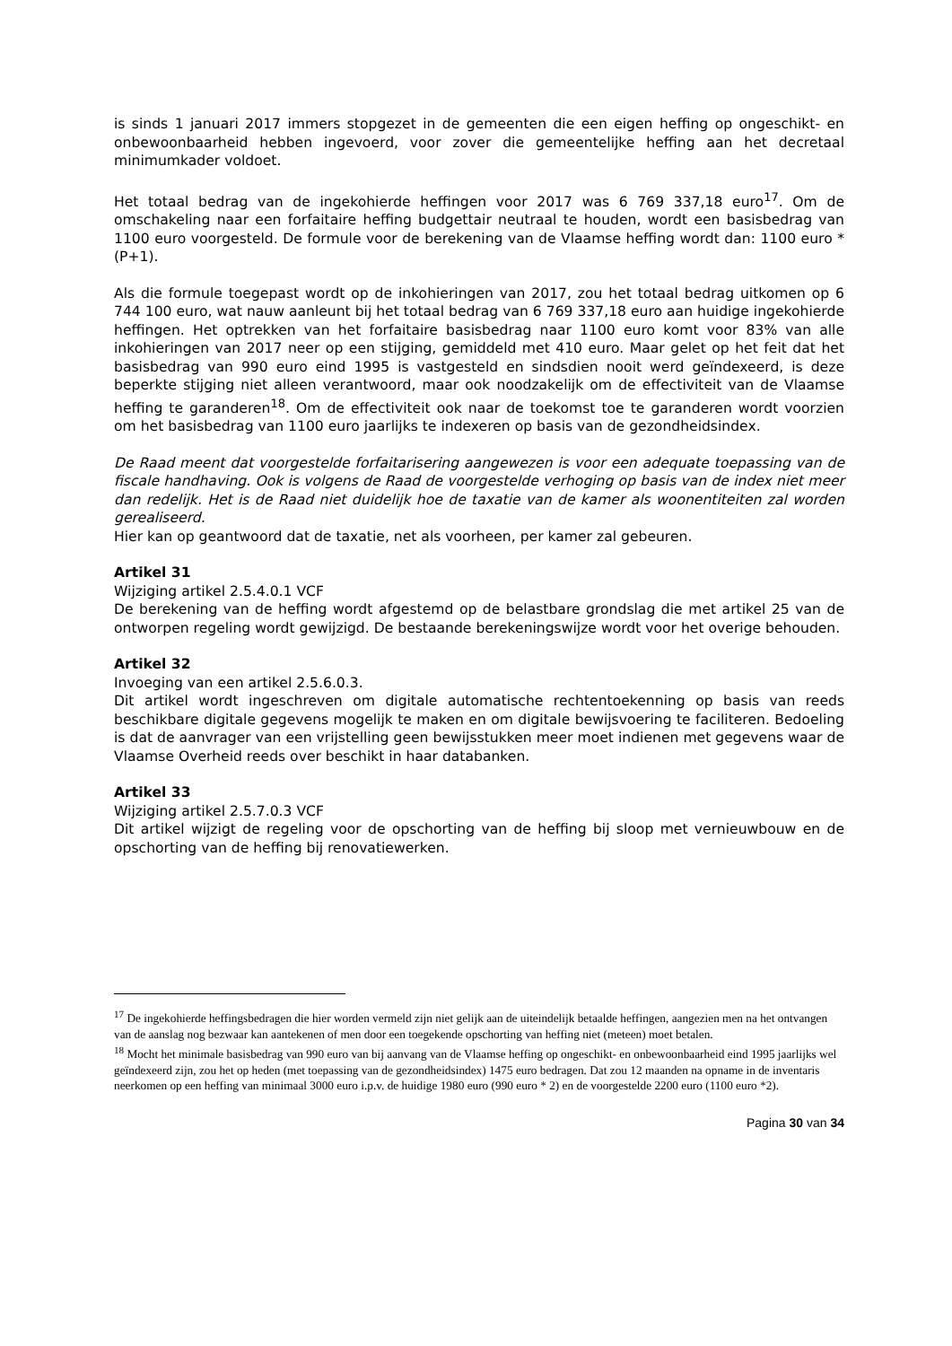is sinds 1 januari 2017 immers stopgezet in de gemeenten die een eigen heffing op ongeschikt- en onbewoonbaarheid hebben ingevoerd, voor zover die gemeentelijke heffing aan het decretaal minimumkader voldoet.
Het totaal bedrag van de ingekohierde heffingen voor 2017 was 6 769 337,18 euro<sup>17</sup>. Om de omschakeling naar een forfaitaire heffing budgettair neutraal te houden, wordt een basisbedrag van 1100 euro voorgesteld. De formule voor de berekening van de Vlaamse heffing wordt dan: 1100 euro * (P+1).
Als die formule toegepast wordt op de inkohieringen van 2017, zou het totaal bedrag uitkomen op 6 744 100 euro, wat nauw aanleunt bij het totaal bedrag van 6 769 337,18 euro aan huidige ingekohierde heffingen. Het optrekken van het forfaitaire basisbedrag naar 1100 euro komt voor 83% van alle inkohieringen van 2017 neer op een stijging, gemiddeld met 410 euro. Maar gelet op het feit dat het basisbedrag van 990 euro eind 1995 is vastgesteld en sindsdien nooit werd geïndexeerd, is deze beperkte stijging niet alleen verantwoord, maar ook noodzakelijk om de effectiviteit van de Vlaamse heffing te garanderen<sup>18</sup>. Om de effectiviteit ook naar de toekomst toe te garanderen wordt voorzien om het basisbedrag van 1100 euro jaarlijks te indexeren op basis van de gezondheidsindex.
De Raad meent dat voorgestelde forfaitarisering aangewezen is voor een adequate toepassing van de fiscale handhaving. Ook is volgens de Raad de voorgestelde verhoging op basis van de index niet meer dan redelijk. Het is de Raad niet duidelijk hoe de taxatie van de kamer als woonentiteiten zal worden gerealiseerd.
Hier kan op geantwoord dat de taxatie, net als voorheen, per kamer zal gebeuren.
Artikel 31
Wijziging artikel 2.5.4.0.1 VCF
De berekening van de heffing wordt afgestemd op de belastbare grondslag die met artikel 25 van de ontworpen regeling wordt gewijzigd. De bestaande berekeningswijze wordt voor het overige behouden.
Artikel 32
Invoeging van een artikel 2.5.6.0.3.
Dit artikel wordt ingeschreven om digitale automatische rechtentoekenning op basis van reeds beschikbare digitale gegevens mogelijk te maken en om digitale bewijsvoering te faciliteren. Bedoeling is dat de aanvrager van een vrijstelling geen bewijsstukken meer moet indienen met gegevens waar de Vlaamse Overheid reeds over beschikt in haar databanken.
Artikel 33
Wijziging artikel 2.5.7.0.3 VCF
Dit artikel wijzigt de regeling voor de opschorting van de heffing bij sloop met vernieuwbouw en de opschorting van de heffing bij renovatiewerken.
<sup>17</sup> De ingekohierde heffingsbedragen die hier worden vermeld zijn niet gelijk aan de uiteindelijk betaalde heffingen, aangezien men na het ontvangen van de aanslag nog bezwaar kan aantekenen of men door een toegekende opschorting van heffing niet (meteen) moet betalen.
<sup>18</sup> Mocht het minimale basisbedrag van 990 euro van bij aanvang van de Vlaamse heffing op ongeschikt- en onbewoonbaarheid eind 1995 jaarlijks wel geïndexeerd zijn, zou het op heden (met toepassing van de gezondheidsindex) 1475 euro bedragen. Dat zou 12 maanden na opname in de inventaris neerkomen op een heffing van minimaal 3000 euro i.p.v. de huidige 1980 euro (990 euro * 2) en de voorgestelde 2200 euro (1100 euro *2).
Pagina 30 van 34